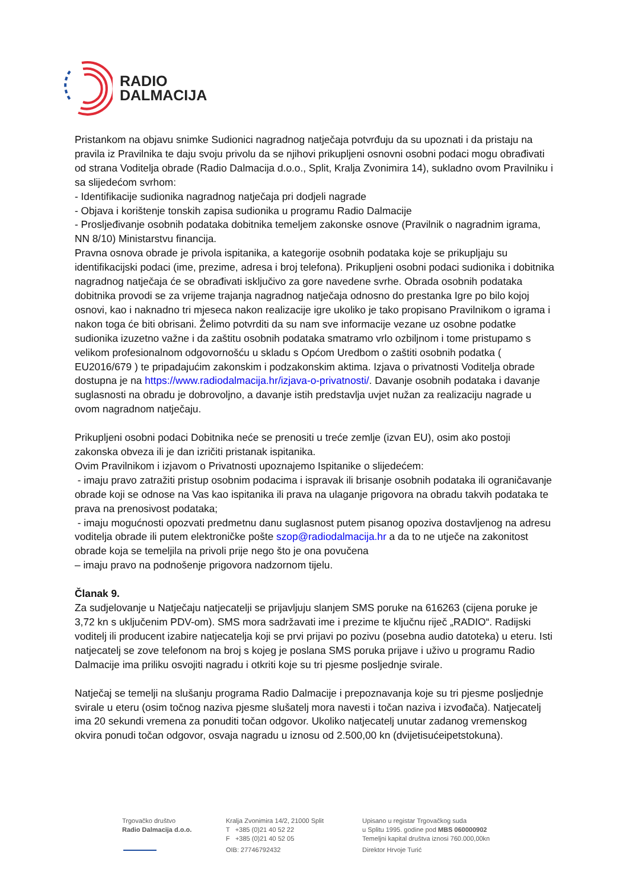RADIO
DALMACIJA
Pristankom na objavu snimke Sudionici nagradnog natječaja potvrđuju da su upoznati i da pristaju na pravila iz Pravilnika te daju svoju privolu da se njihovi prikupljeni osnovni osobni podaci mogu obrađivati od strana Voditelja obrade (Radio Dalmacija d.o.o., Split, Kralja Zvonimira 14), sukladno ovom Pravilniku i sa slijedećom svrhom:
- Identifikacije sudionika nagradnog natječaja pri dodjeli nagrade
- Objava i korištenje tonskih zapisa sudionika u programu Radio Dalmacije
- Prosljeđivanje osobnih podataka dobitnika temeljem zakonske osnove (Pravilnik o nagradnim igrama, NN 8/10) Ministarstvu financija.
Pravna osnova obrade je privola ispitanika, a kategorije osobnih podataka koje se prikupljaju su identifikacijski podaci (ime, prezime, adresa i broj telefona). Prikupljeni osobni podaci sudionika i dobitnika nagradnog natječaja će se obrađivati isključivo za gore navedene svrhe. Obrada osobnih podataka dobitnika provodi se za vrijeme trajanja nagradnog natječaja odnosno do prestanka Igre po bilo kojoj osnovi, kao i naknadno tri mjeseca nakon realizacije igre ukoliko je tako propisano Pravilnikom o igrama i nakon toga će biti obrisani. Želimo potvrditi da su nam sve informacije vezane uz osobne podatke sudionika izuzetno važne i da zaštitu osobnih podataka smatramo vrlo ozbiljnom i tome pristupamo s velikom profesionalnom odgovornošću u skladu s Općom Uredbom o zaštiti osobnih podatka ( EU2016/679 ) te pripadajućim zakonskim i podzakonskim aktima. Izjava o privatnosti Voditelja obrade dostupna je na https://www.radiodalmacija.hr/izjava-o-privatnosti/. Davanje osobnih podataka i davanje suglasnosti na obradu je dobrovoljno, a davanje istih predstavlja uvjet nužan za realizaciju nagrade u ovom nagradnom natječaju.
Prikupljeni osobni podaci Dobitnika neće se prenositi u treće zemlje (izvan EU), osim ako postoji zakonska obveza ili je dan izričiti pristanak ispitanika.
Ovim Pravilnikom i izjavom o Privatnosti upoznajemo Ispitanike o slijedećem:
- imaju pravo zatražiti pristup osobnim podacima i ispravak ili brisanje osobnih podataka ili ograničavanje obrade koji se odnose na Vas kao ispitanika ili prava na ulaganje prigovora na obradu takvih podataka te prava na prenosivost podataka;
- imaju mogućnosti opozvati predmetnu danu suglasnost putem pisanog opoziva dostavljenog na adresu voditelja obrade ili putem elektroničke pošte szop@radiodalmacija.hr a da to ne utječe na zakonitost obrade koja se temeljila na privoli prije nego što je ona povučena
– imaju pravo na podnošenje prigovora nadzornom tijelu.
Članak 9.
Za sudjelovanje u Natječaju natjecatelji se prijavljuju slanjem SMS poruke na 616263 (cijena poruke je 3,72 kn s uključenim PDV-om). SMS mora sadržavati ime i prezime te ključnu riječ „RADIO“. Radijski voditelj ili producent izabire natjecatelja koji se prvi prijavi po pozivu (posebna audio datoteka) u eteru. Isti natjecatelj se zove telefonom na broj s kojeg je poslana SMS poruka prijave i uživo u programu Radio Dalmacije ima priliku osvojiti nagradu i otkriti koje su tri pjesme posljednje svirale.
Natječaj se temelji na slušanju programa Radio Dalmacije i prepoznavanja koje su tri pjesme posljednje svirale u eteru (osim točnog naziva pjesme slušatelj mora navesti i točan naziva i izvođača). Natjecatelj ima 20 sekundi vremena za ponuditi točan odgovor. Ukoliko natjecatelj unutar zadanog vremenskog okvira ponudi točan odgovor, osvaja nagradu u iznosu od 2.500,00 kn (dvijetisućeipetstokuna).
Trgovačko društvo
Radio Dalmacija d.o.o.
Kralja Zvonimira 14/2, 21000 Split
T +385 (0)21 40 52 22
F +385 (0)21 40 52 05
OIB: 27746792432
Upisano u registar Trgovačkog suda
u Splitu 1995. godine pod MBS 060000902
Temeljni kapital društva iznosi 760.000,00kn
Direktor Hrvoje Turić